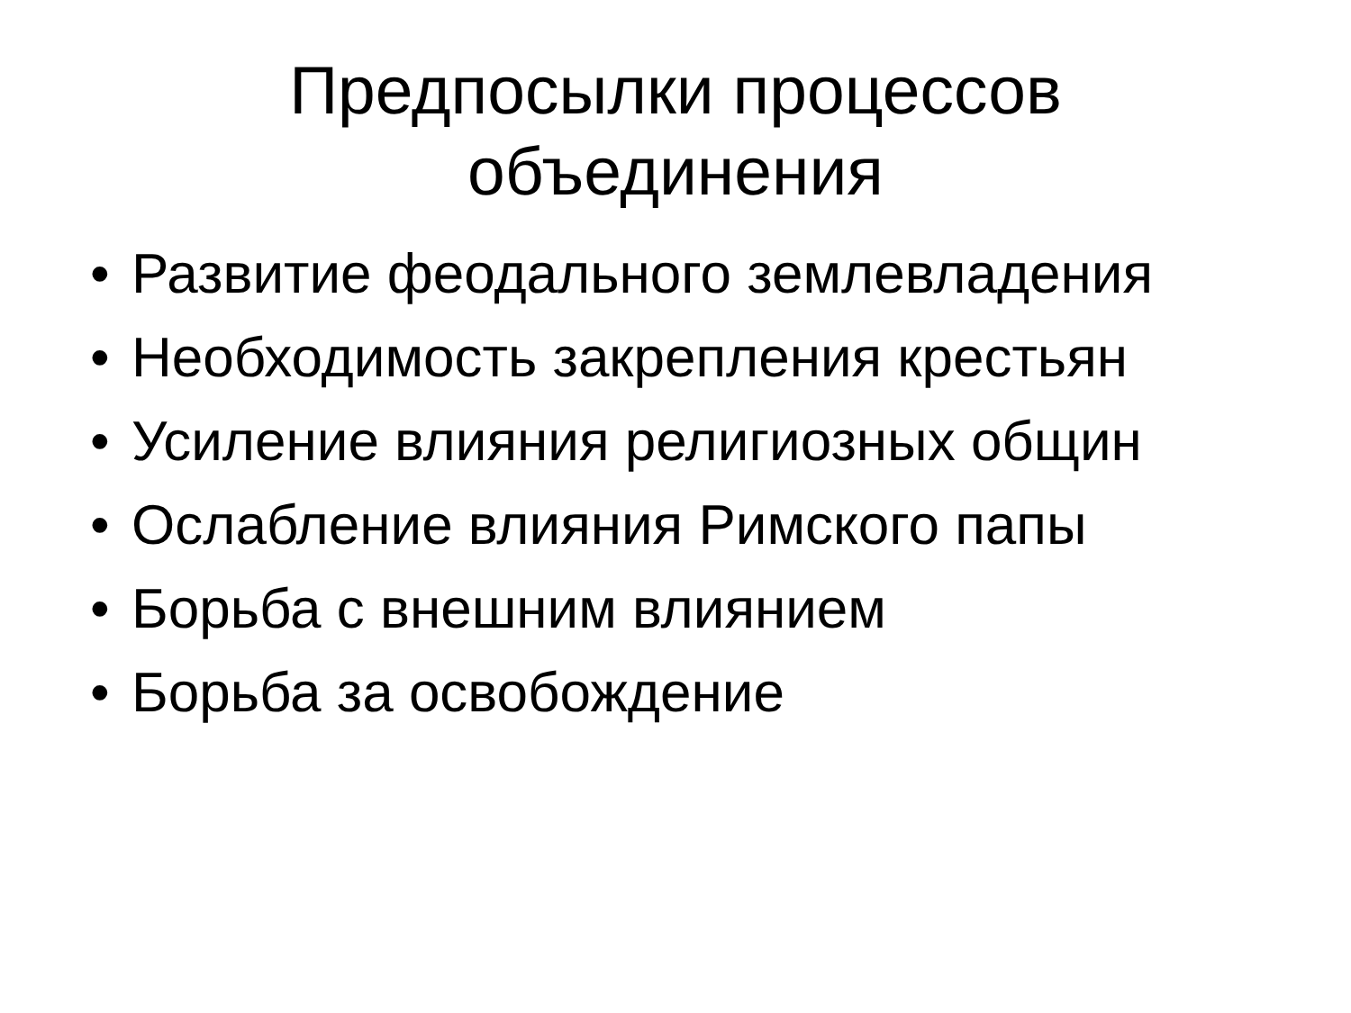Предпосылки процессов объединения
• Развитие феодального землевладения
• Необходимость закрепления крестьян
• Усиление влияния религиозных общин
• Ослабление влияния Римского папы
• Борьба с внешним влиянием
• Борьба за освобождение